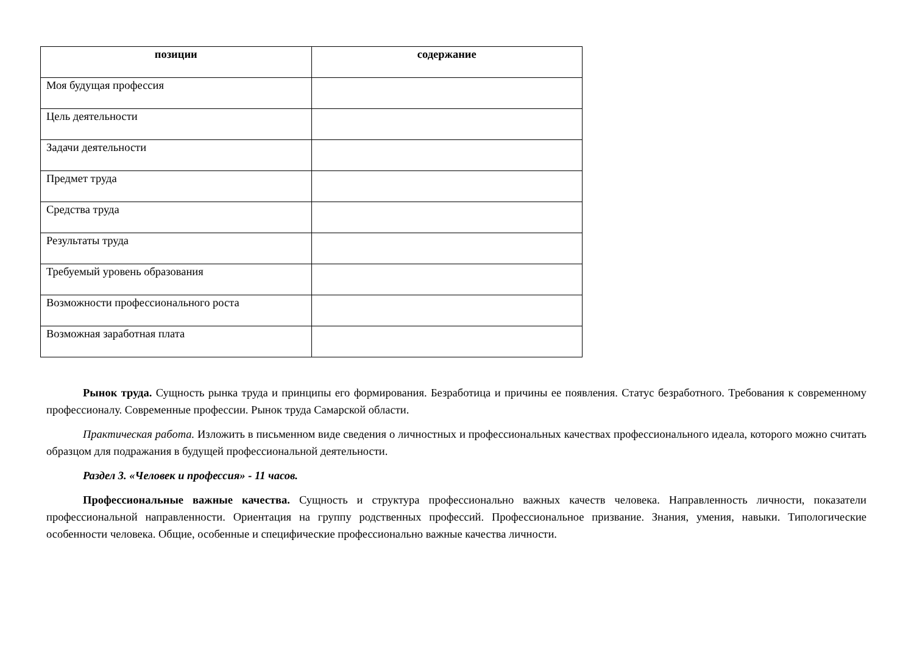| позиции | содержание |
| --- | --- |
| Моя будущая профессия | |
| Цель деятельности | |
| Задачи деятельности | |
| Предмет труда | |
| Средства труда | |
| Результаты труда | |
| Требуемый уровень образования | |
| Возможности профессионального роста | |
| Возможная заработная плата | |
Рынок труда. Сущность рынка труда и принципы его формирования. Безработица и причины ее появления. Статус безработного. Требования к современному профессионалу. Современные профессии. Рынок труда Самарской области.
Практическая работа. Изложить в письменном виде сведения о личностных и профессиональных качествах профессионального идеала, которого можно считать образцом для подражания в будущей профессиональной деятельности.
Раздел 3. «Человек и профессия» - 11 часов.
Профессиональные важные качества. Сущность и структура профессионально важных качеств человека. Направленность личности, показатели профессиональной направленности. Ориентация на группу родственных профессий. Профессиональное призвание. Знания, умения, навыки. Типологические особенности человека. Общие, особенные и специфические профессионально важные качества личности.